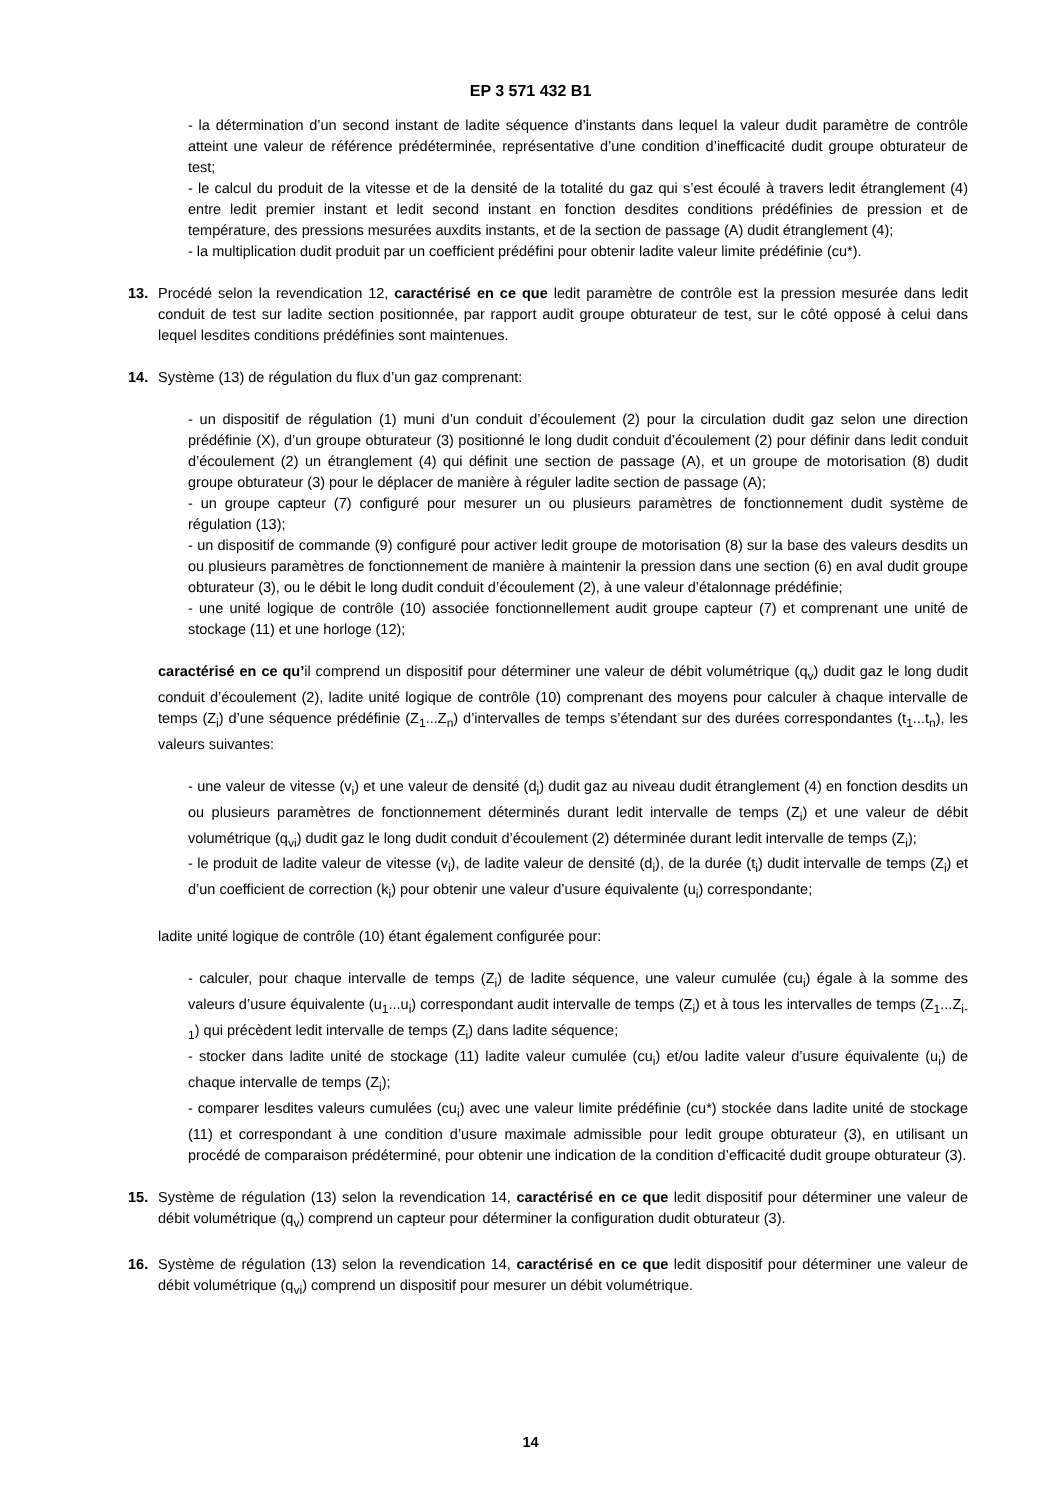EP 3 571 432 B1
- la détermination d’un second instant de ladite séquence d’instants dans lequel la valeur dudit paramètre de contrôle atteint une valeur de référence prédéterminée, représentative d’une condition d’inefficacité dudit groupe obturateur de test;
- le calcul du produit de la vitesse et de la densité de la totalité du gaz qui s’est écoulé à travers ledit étranglement (4) entre ledit premier instant et ledit second instant en fonction desdites conditions prédéfinies de pression et de température, des pressions mesurées auxdits instants, et de la section de passage (A) dudit étranglement (4);
- la multiplication dudit produit par un coefficient prédéfini pour obtenir ladite valeur limite prédéfinie (cu*).
13. Procédé selon la revendication 12, caractérisé en ce que ledit paramètre de contrôle est la pression mesurée dans ledit conduit de test sur ladite section positionnée, par rapport audit groupe obturateur de test, sur le côté opposé à celui dans lequel lesdites conditions prédéfinies sont maintenues.
14. Système (13) de régulation du flux d’un gaz comprenant:
- un dispositif de régulation (1) muni d’un conduit d’écoulement (2) pour la circulation dudit gaz selon une direction prédéfinie (X), d’un groupe obturateur (3) positionné le long dudit conduit d’écoulement (2) pour définir dans ledit conduit d’écoulement (2) un étranglement (4) qui définit une section de passage (A), et un groupe de motorisation (8) dudit groupe obturateur (3) pour le déplacer de manière à réguler ladite section de passage (A);
- un groupe capteur (7) configuré pour mesurer un ou plusieurs paramètres de fonctionnement dudit système de régulation (13);
- un dispositif de commande (9) configuré pour activer ledit groupe de motorisation (8) sur la base des valeurs desdits un ou plusieurs paramètres de fonctionnement de manière à maintenir la pression dans une section (6) en aval dudit groupe obturateur (3), ou le débit le long dudit conduit d’écoulement (2), à une valeur d’étalonnage prédéfinie;
- une unité logique de contrôle (10) associée fonctionnellement audit groupe capteur (7) et comprenant une unité de stockage (11) et une horloge (12);
caractérisé en ce qu’il comprend un dispositif pour déterminer une valeur de débit volumétrique (q<sub>v</sub>) dudit gaz le long dudit conduit d’écoulement (2), ladite unité logique de contrôle (10) comprenant des moyens pour calculer à chaque intervalle de temps (Z<sub>i</sub>) d’une séquence prédéfinie (Z<sub>1</sub>...Z<sub>n</sub>) d’intervalles de temps s’étendant sur des durées correspondantes (t<sub>1</sub>...t<sub>n</sub>), les valeurs suivantes:
- une valeur de vitesse (v<sub>i</sub>) et une valeur de densité (d<sub>i</sub>) dudit gaz au niveau dudit étranglement (4) en fonction desdits un ou plusieurs paramètres de fonctionnement déterminés durant ledit intervalle de temps (Z<sub>i</sub>) et une valeur de débit volumétrique (q<sub>vi</sub>) dudit gaz le long dudit conduit d’écoulement (2) déterminée durant ledit intervalle de temps (Z<sub>i</sub>);
- le produit de ladite valeur de vitesse (v<sub>i</sub>), de ladite valeur de densité (d<sub>i</sub>), de la durée (t<sub>i</sub>) dudit intervalle de temps (Z<sub>i</sub>) et d’un coefficient de correction (k<sub>i</sub>) pour obtenir une valeur d’usure équivalente (u<sub>i</sub>) correspondante;
ladite unité logique de contrôle (10) étant également configurée pour:
- calculer, pour chaque intervalle de temps (Z<sub>i</sub>) de ladite séquence, une valeur cumulée (cu<sub>i</sub>) égale à la somme des valeurs d’usure équivalente (u<sub>1</sub>...u<sub>i</sub>) correspondant audit intervalle de temps (Z<sub>i</sub>) et à tous les intervalles de temps (Z<sub>1</sub>...Z<sub>i-1</sub>) qui précèdent ledit intervalle de temps (Z<sub>i</sub>) dans ladite séquence;
- stocker dans ladite unité de stockage (11) ladite valeur cumulée (cu<sub>i</sub>) et/ou ladite valeur d’usure équivalente (u<sub>i</sub>) de chaque intervalle de temps (Z<sub>i</sub>);
- comparer lesdites valeurs cumulées (cu<sub>i</sub>) avec une valeur limite prédéfinie (cu*) stockée dans ladite unité de stockage (11) et correspondant à une condition d’usure maximale admissible pour ledit groupe obturateur (3), en utilisant un procédé de comparaison prédéterminé, pour obtenir une indication de la condition d’efficacité dudit groupe obturateur (3).
15. Système de régulation (13) selon la revendication 14, caractérisé en ce que ledit dispositif pour déterminer une valeur de débit volumétrique (q<sub>v</sub>) comprend un capteur pour déterminer la configuration dudit obturateur (3).
16. Système de régulation (13) selon la revendication 14, caractérisé en ce que ledit dispositif pour déterminer une valeur de débit volumétrique (q<sub>vi</sub>) comprend un dispositif pour mesurer un débit volumétrique.
14